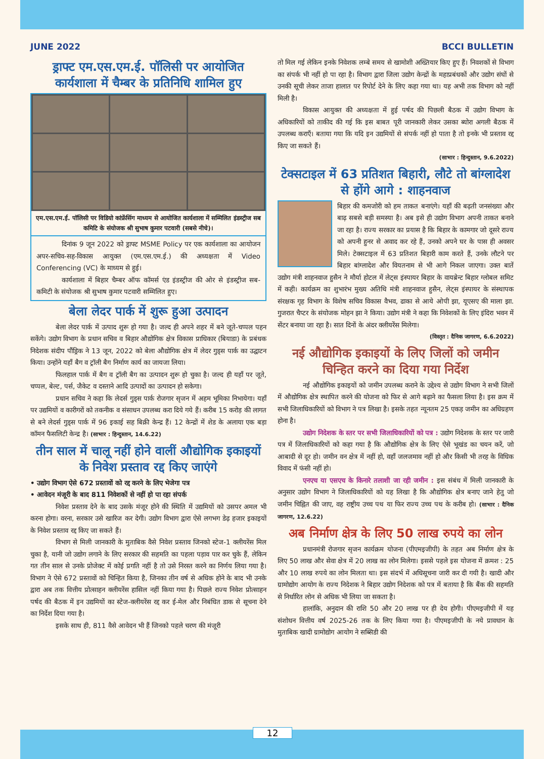JUNE 2022 BCCI BULLETIN
ड्राफ्ट एम.एस.एम.ई. पॉलिसी पर आयोजित कार्यशाला में चैम्बर के प्रतिनिधि शामिल हुए
एम.एस.एम.ई. पॉलिसी पर विडियो कांफ्रेंसिंग माध्यम से आयोजित कार्यशाला में सम्मिलित इंडस्ट्रीज सब कमिटि के संयोजक श्री सुभाष कुमार पटवारी (सबसे नीचे)।
दिनांक 9 जून 2022 को ड्राफ्ट MSME Policy पर एक कार्यशाला का आयोजन अपर-सचिव-सह-विकास आयुक्त (एम.एस.एम.ई.) की अध्यक्षता में Video Conferencing (VC) के माध्यम से हुई।
कार्यशाला में बिहार चैम्बर ऑफ कॉमर्स एंड इंडस्ट्रीज की ओर से इंडस्ट्रीज सब-कमिटी के संयोजक श्री सुभाष कुमार पटवारी सम्मिलित हुए।
बेला लेदर पार्क में शुरू हुआ उत्पादन
बेला लेदर पार्क में उत्पाद शुरू हो गया है। जल्द ही अपने शहर में बने जूते-चप्पल पहन सकेंगे। उद्योग विभाग के प्रधान सचिव व बिहार औद्योगिक क्षेत्र विकास प्राधिकार (बियाडा) के प्रबंधक निदेशक संदीप पौंड्रिक ने 13 जून, 2022 को बेला औद्योगिक क्षेत्र में लेदर गुड्स पार्क का उद्घाटन किया। उन्होंने यहाँ बैग व ट्रॉली बैग निर्माण कार्य का जायजा लिया।
फिलहाल पार्क में बैग व ट्रॉली बैग का उत्पादन शुरू हो चुका है। जल्द ही यहाँ पर जूते, चप्पल, बेल्ट, पर्स, जैकेट व दस्ताने आदि उत्पादों का उत्पादन हो सकेगा।
प्रधान सचिव ने कहा कि लेदर्स गुड्स पार्क रोजगार सृजन में अहम भूमिका निभायेगा। यहाँ पर उद्यमियों व कारीगरों को तकनीक व संसाधन उपलब्ध करा दिये गये हैं। करीब 15 करोड़ की लागत से बने लेदर्स गुड्स पार्क में 96 इकाई सह बिक्री केन्द्र हैं। 12 केन्द्रों में शेड के अलाया एक बड़ा कॉमन फैसलिटी केन्द्र है। (साभार : हिन्दुस्तान, 14.6.22)
तीन साल में चालू नहीं होने वालीं औद्योगिक इकाइयों के निवेश प्रस्ताव रद्द किए जाएंगे
• उद्योग विभाग ऐसे 672 प्रस्तावों को रद्द करने के लिए भेजेगा पत्र
• आवेदन मंजूरी के बाद 811 निवेशकों से नहीं हो पा रहा संपर्क
निवेश प्रस्ताव देने के बाद उसके मंजूर होने की स्थिति में उद्यमियों को उसपर अमल भी करना होगा। वरना, सरकार उसे खारिज कर देगी। उद्योग विभाग द्वारा ऐसे लगभग डेढ़ हजार इकाइयों के निवेश प्रस्ताव रद्द किए जा सकते हैं।
विभाग से मिली जानकारी के मुताबिक वैसे निवेश प्रस्ताव जिनको स्टेज-1 क्लीयरेंस मिल चुका है, यानी जो उद्योग लगाने के लिए सरकार की सहमति का पहला पड़ाव पार कर चुके हैं, लेकिन गत तीन साल से उनके प्रोजेक्ट में कोई प्रगति नहीं है तो उसे निरस्त करने का निर्णय लिया गया है। विभाग ने ऐसे 672 प्रस्तावों को चिन्हित किया है, जिनका तीन वर्ष से अधिक होने के बाद भी उनके द्वारा अब तक वित्तीय प्रोत्साहन क्लीयरेंस हासिल नहीं किया गया है। पिछले राज्य निवेश प्रोत्साहन पर्षद की बैठक में इन उद्यमियों का स्टेज-क्लीयरेंस रद्द कर ई-मेल और निबंधित डाक से सूचना देने का निर्देश दिया गया है।
इसके साथ ही, 811 वैसे आवेदन भी हैं जिनको पहले चरण की मंजूरी
तो मिल गई लेकिन इनके निवेशक लम्बे समय से खामोशी अख्तियार किए हुए हैं। निवशकों से विभाग का संपर्क भी नहीं हो पा रहा है। विभाग द्वारा जिला उद्योग केन्द्रों के महाप्रबंधकों और उद्योग संघों से उनकी सूची लेकर ताजा हालात पर रिपोर्ट देने के लिए कहा गया था। यह अभी तक विभाग को नहीं मिली है।
विकास आयुक्त की अध्यक्षता में हुई पर्षद की पिछली बैठक में उद्योग विभाग के अधिकारियों को ताकीद की गई कि इस बाबत पूरी जानकारी लेकर उसका ब्योरा अगली बैठक में उपलब्ध कराएँ। बताया गया कि यदि इन उद्यमियों से संपर्क नहीं हो पाता है तो इनके भी प्रस्ताव रद्द किए जा सकते हैं।
(साभार : हिन्दुस्तान, 9.6.2022)
टेक्सटाइल में 63 प्रतिशत बिहारी, लौटे तो बांग्लादेश से होंगे आगे : शाहनवाज
बिहार की कमजोरी को हम ताकत बनाएंगे। यहाँ की बढ़ती जनसंख्या और बाढ़ सबसे बड़ी समस्या है। अब इसे ही उद्योग विभाग अपनी ताकत बनाने जा रहा है। राज्य सरकार का प्रयास है कि बिहार के कामगार जो दूसरे राज्य को अपनी हुनर से अवाद कर रहे हैं, उनको अपने घर के पास ही अवसर मिले। टेक्सटाइल में 63 प्रतिशत बिहारी काम करते हैं, उनके लौटने पर बिहार बांग्लादेश और वियतनाम से भी आगे निकल जाएगा। उक्त बातें उद्योग मंत्री शाहनवाज हुसैन ने मौर्या होटल में लेट्स इंस्पायर बिहार के वायब्रेन्ट बिहार ग्लोबल समिट में कही। कार्यक्रम का शुभारंभ मुख्य अतिथि मंत्री शाहनवाज हुसैन, लेट्स इंस्पायर के संस्थापक संरक्षक गृह विभाग के विशेष सचिव विकास वैभव, ढाका से आये ओपी झा, यूएसए की माला झा. गुजरात चैप्टर के संयोजक मोहन झा ने किया। उद्योग मंत्री ने कहा कि निवेशकों के लिए इंदिरा भवन में सेंटर बनाया जा रहा है। सात दिनों के अंदर क्लीयरेंस मिलेगा।
(विस्तृत : दैनिक जागरण, 6.6.2022)
नई औद्योगिक इकाइयों के लिए जिलों को जमीन चिन्हित करने का दिया गया निर्देश
नई औद्योगिक इकाइयों को जमीन उपलब्ध कराने के उद्देश्य से उद्योग विभाग ने सभी जिलों में औद्योगिक क्षेत्र स्थापित करने की योजना को फिर से आगे बढ़ाने का फैसला लिया है। इस क्रम में सभी जिलाधिकारियों को विभाग ने पत्र लिखा है। इसके तहत न्यूनतम 25 एकड़ जमीन का अधिग्रहण होना है।
उद्योग निदेशक के स्तर पर सभी जिलाधिकारियों को पत्र : उद्योग निदेशक के स्तर पर जारी पत्र में जिलाधिकारियों को कहा गया है कि औद्योगिक क्षेत्र के लिए ऐसे भूखंड का चयन करें, जो आबादी से दूर हो। जमीन वन क्षेत्र में नहीं हो, वहाँ जलजमाव नहीं हो और किसी भी तरह के विधिक विवाद में फंसी नहीं हो।
एनएच या एसएच के किनारे तलाशी जा रही जमीन : इस संबंध में मिली जानकारी के अनुसार उद्योग विभाग ने जिलाधिकारियों को यह लिखा है कि औद्योगिक क्षेत्र बनाए जाने हेतु जो जमीन चिह्नित की जाए, वह राष्ट्रीय उच्च पथ या फिर राज्य उच्च पथ के करीब हो। (साभार : दैनिक जागरण, 12.6.22)
अब निर्माण क्षेत्र के लिए 50 लाख रुपये का लोन
प्रधानमंत्री रोजगार सृजन कार्यक्रम योजना (पीएमइजीपी) के तहत अब निर्माण क्षेत्र के लिए 50 लाख और सेवा क्षेत्र में 20 लाख का लोन मिलेगा। इससे पहले इस योजना में क्रमश : 25 और 10 लाख रुपये का लोन मिलता था। इस संदर्भ में अधिसूचना जारी कर दी गयी है। खादी और ग्रामोद्योग आयोग के राज्य निदेशक ने बिहार उद्योग निदेशक को पत्र में बताया है कि बैंक की सहमति से निर्धारित लोन से अधिक भी लिया जा सकता है।
हालांकि, अनुदान की राशि 50 और 20 लाख पर ही देय होगी। पीएमइजीपी में यह संशोधन वित्तीय वर्ष 2025-26 तक के लिए किया गया है। पीएमइजीपी के नये प्रावधान के मुताबिक खादी ग्रामोद्योग आयोग ने सब्सिडी की
12